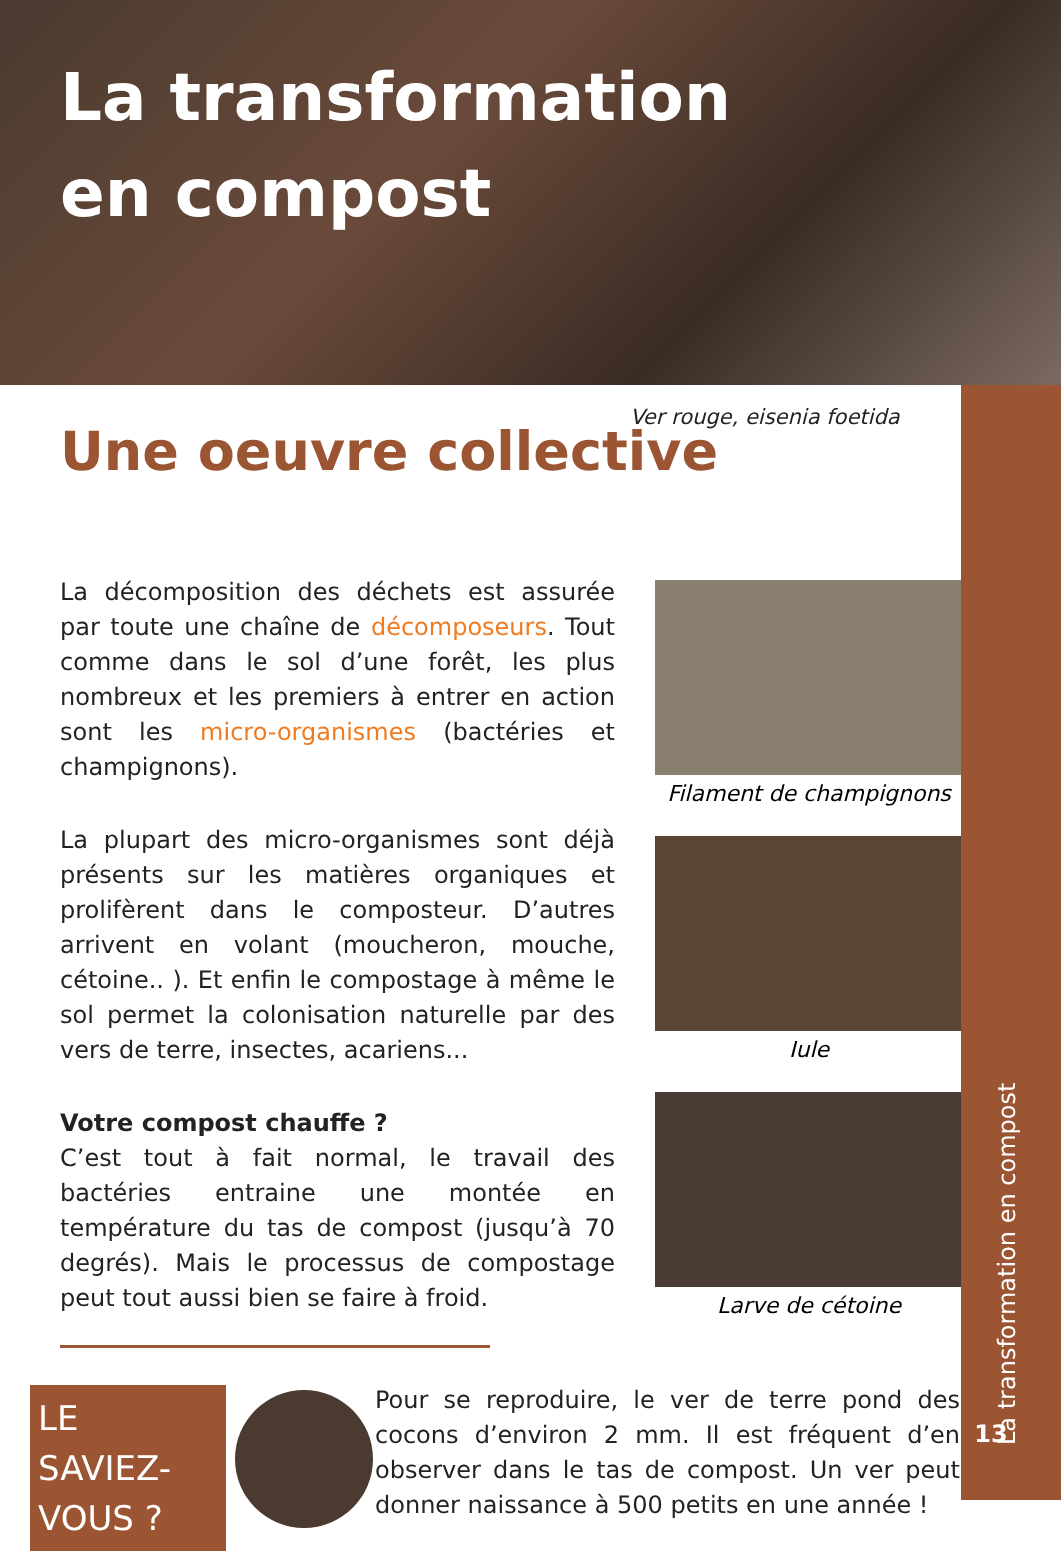La transformation
en compost
Ver rouge, eisenia foetida
Une oeuvre collective
La décomposition des déchets est assurée par toute une chaîne de décomposeurs. Tout comme dans le sol d’une forêt, les plus nombreux et les premiers à entrer en action sont les micro-organismes (bactéries et champignons).
La plupart des micro-organismes sont déjà présents sur les matières organiques et prolifèrent dans le composteur. D’autres arrivent en volant (moucheron, mouche, cétoine.. ). Et enfin le compostage à même le sol permet la colonisation naturelle par des vers de terre, insectes, acariens...
Votre compost chauffe ?
C’est tout à fait normal, le travail des bactéries entraine une montée en température du tas de compost (jusqu’à 70 degrés). Mais le processus de compostage peut tout aussi bien se faire à froid.
Filament de champignons
Iule
Larve de cétoine
LE SAVIEZ-
VOUS ?
Pour se reproduire, le ver de terre pond des cocons d’environ 2 mm. Il est fréquent d’en observer dans le tas de compost. Un ver peut donner naissance à 500 petits en une année !
La transformation en compost
13